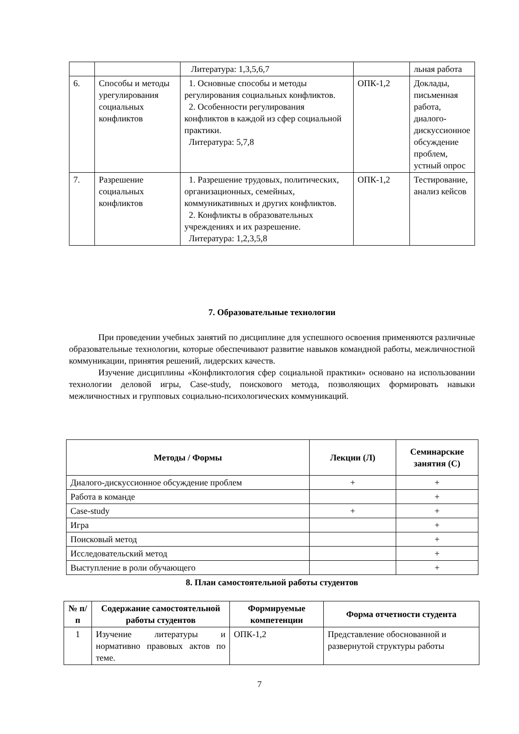| | | Литература: 1,3,5,6,7 | | льная работа |
| 6. | Способы и методы урегулирования социальных конфликтов | 1. Основные способы и методы регулирования социальных конфликтов. 2. Особенности регулирования конфликтов в каждой из сфер социальной практики. Литература: 5,7,8 | ОПК-1,2 | Доклады, письменная работа, диалого-дискуссионное обсуждение проблем, устный опрос |
| 7. | Разрешение социальных конфликтов | 1. Разрешение трудовых, политических, организационных, семейных, коммуникативных и других конфликтов. 2. Конфликты в образовательных учреждениях и их разрешение. Литература: 1,2,3,5,8 | ОПК-1,2 | Тестирование, анализ кейсов |
7. Образовательные технологии
При проведении учебных занятий по дисциплине для успешного освоения применяются различные образовательные технологии, которые обеспечивают развитие навыков командной работы, межличностной коммуникации, принятия решений, лидерских качеств.
Изучение дисциплины «Конфликтология сфер социальной практики» основано на использовании технологии деловой игры, Case-study, поискового метода, позволяющих формировать навыки межличностных и групповых социально-психологических коммуникаций.
| Методы / Формы | Лекции (Л) | Семинарские занятия (С) |
| --- | --- | --- |
| Диалого-дискуссионное обсуждение проблем | + | + |
| Работа в команде | | + |
| Case-study | + | + |
| Игра | | + |
| Поисковый метод | | + |
| Исследовательский метод | | + |
| Выступление в роли обучающего | | + |
8. План самостоятельной работы студентов
| № п/п | Содержание самостоятельной работы студентов | Формируемые компетенции | Форма отчетности студента |
| --- | --- | --- | --- |
| 1 | Изучение литературы и нормативно правовых актов по теме. | ОПК-1,2 | Представление обоснованной и развернутой структуры работы |
7